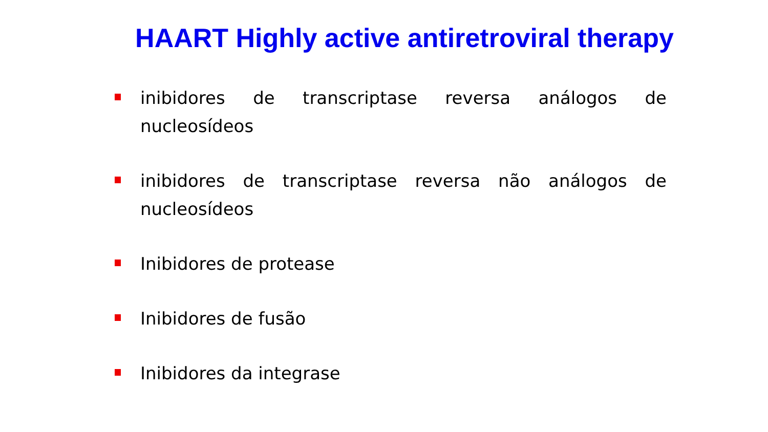HAART Highly active antiretroviral therapy
inibidores de transcriptase reversa análogos de nucleosídeos
inibidores de transcriptase reversa não análogos de nucleosídeos
Inibidores de protease
Inibidores de fusão
Inibidores da integrase